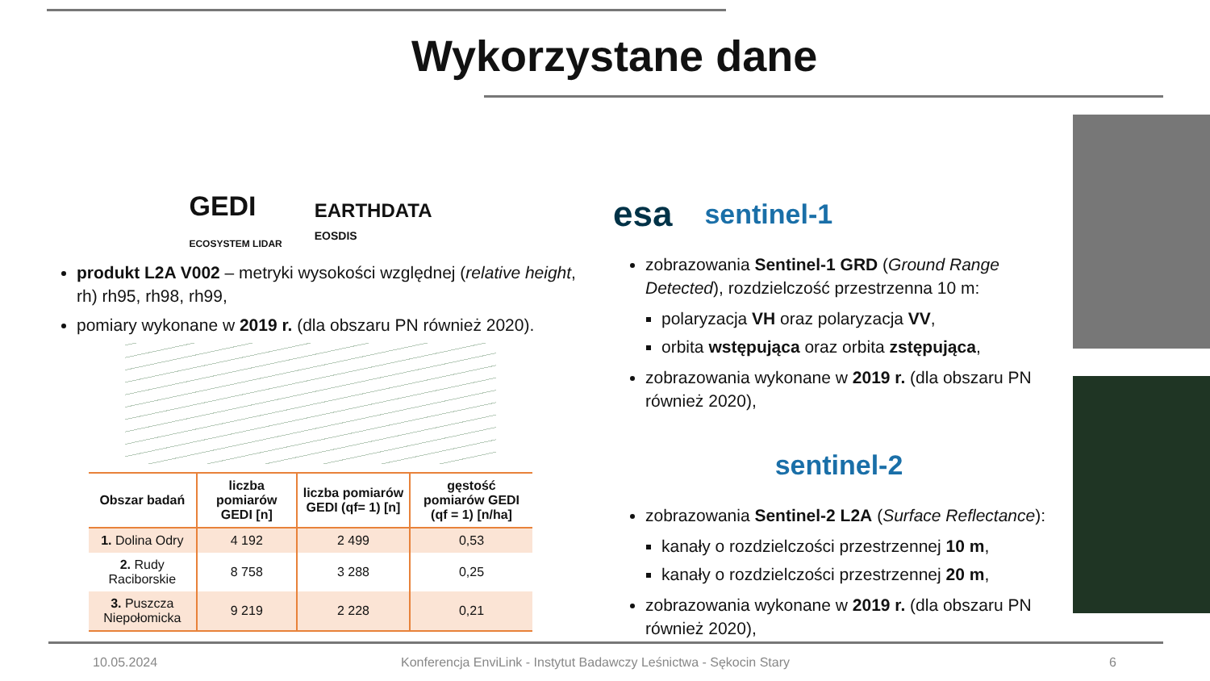Wykorzystane dane
GEDI
ECOSYSTEM LIDAR EARTHDATA
EOSDIS
produkt L2A V002 – metryki wysokości względnej (relative height, rh) rh95, rh98, rh99,
pomiary wykonane w 2019 r. (dla obszaru PN również 2020).
| Obszar badań | liczba pomiarów GEDI [n] | liczba pomiarów GEDI (qf= 1) [n] | gęstość pomiarów GEDI (qf = 1) [n/ha] |
| --- | --- | --- | --- |
| 1. Dolina Odry | 4 192 | 2 499 | 0,53 |
| 2. Rudy Raciborskie | 8 758 | 3 288 | 0,25 |
| 3. Puszcza Niepołomicka | 9 219 | 2 228 | 0,21 |
esa sentinel-1
zobrazowania Sentinel-1 GRD (Ground Range Detected), rozdzielczość przestrzenna 10 m:
polaryzacja VH oraz polaryzacja VV,
orbita wstępująca oraz orbita zstępująca,
zobrazowania wykonane w 2019 r. (dla obszaru PN również 2020),
sentinel-2
zobrazowania Sentinel-2 L2A (Surface Reflectance):
kanały o rozdzielczości przestrzennej 10 m,
kanały o rozdzielczości przestrzennej 20 m,
zobrazowania wykonane w 2019 r. (dla obszaru PN również 2020),
10.05.2024
Konferencja EnviLink - Instytut Badawczy Leśnictwa - Sękocin Stary
6